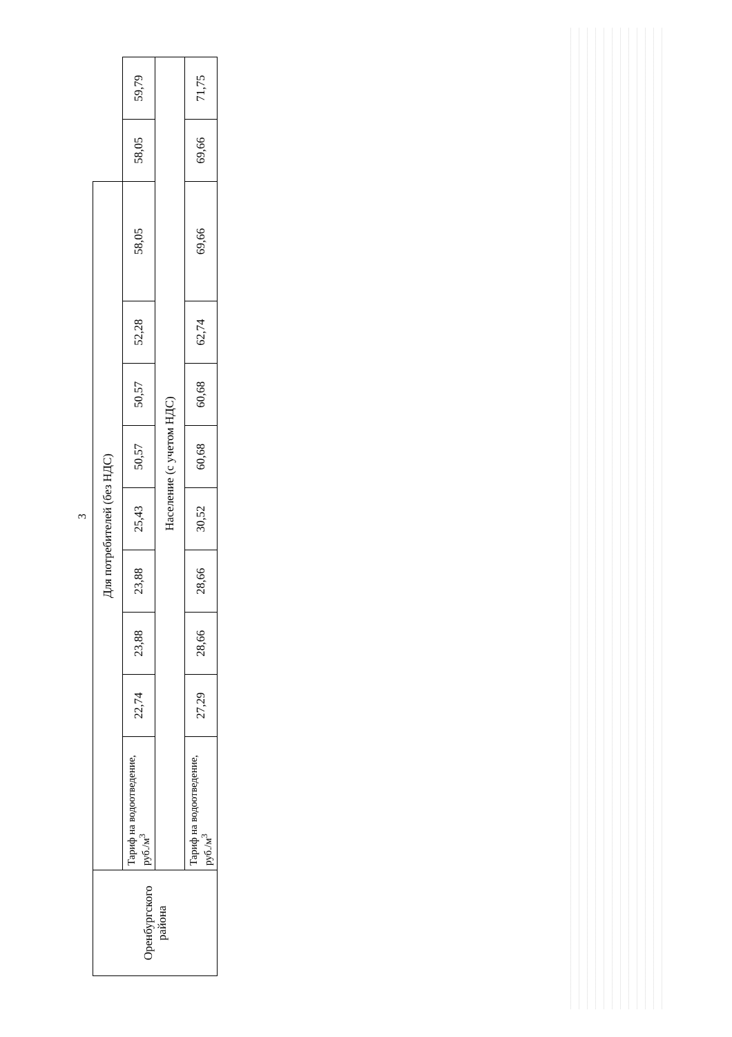3
| Оренбургского района | Для потребителей (без НДС) | | | | | | | | | | |
| | Тариф на водоотведение, руб./м<sup>3</sup> | 22,74 | 23,88 | 23,88 | 25,43 | 50,57 | 50,57 | 52,28 | 58,05 | 58,05 | 59,79 |
| | Население (с учетом НДС) | | | | | | | | | | |
| | Тариф на водоотведение, руб./м<sup>3</sup> | 27,29 | 28,66 | 28,66 | 30,52 | 60,68 | 60,68 | 62,74 | 69,66 | 69,66 | 71,75 |